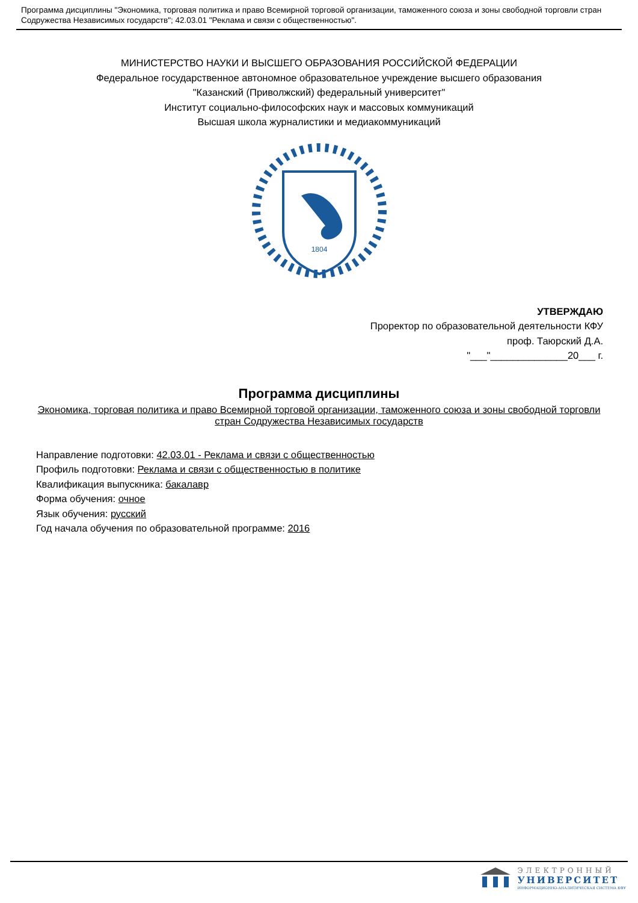Программа дисциплины "Экономика, торговая политика и право Всемирной торговой организации, таможенного союза и зоны свободной торговли стран Содружества Независимых государств"; 42.03.01 "Реклама и связи с общественностью".
МИНИСТЕРСТВО НАУКИ И ВЫСШЕГО ОБРАЗОВАНИЯ РОССИЙСКОЙ ФЕДЕРАЦИИ
Федеральное государственное автономное образовательное учреждение высшего образования
"Казанский (Приволжский) федеральный университет"
Институт социально-философских наук и массовых коммуникаций
Высшая школа журналистики и медиакоммуникаций
1804
УТВЕРЖДАЮ
Проректор по образовательной деятельности КФУ
проф. Таюрский Д.А.
"___"______________20___ г.
Программа дисциплины
Экономика, торговая политика и право Всемирной торговой организации, таможенного союза и зоны свободной торговли стран Содружества Независимых государств
Направление подготовки: 42.03.01 - Реклама и связи с общественностью
Профиль подготовки: Реклама и связи с общественностью в политике
Квалификация выпускника: бакалавр
Форма обучения: очное
Язык обучения: русский
Год начала обучения по образовательной программе: 2016
ЭЛЕКТРОННЫЙ
УНИВЕРСИТЕТ
ИНФОРМАЦИОННО-АНАЛИТИЧЕСКАЯ СИСТЕМА КФУ